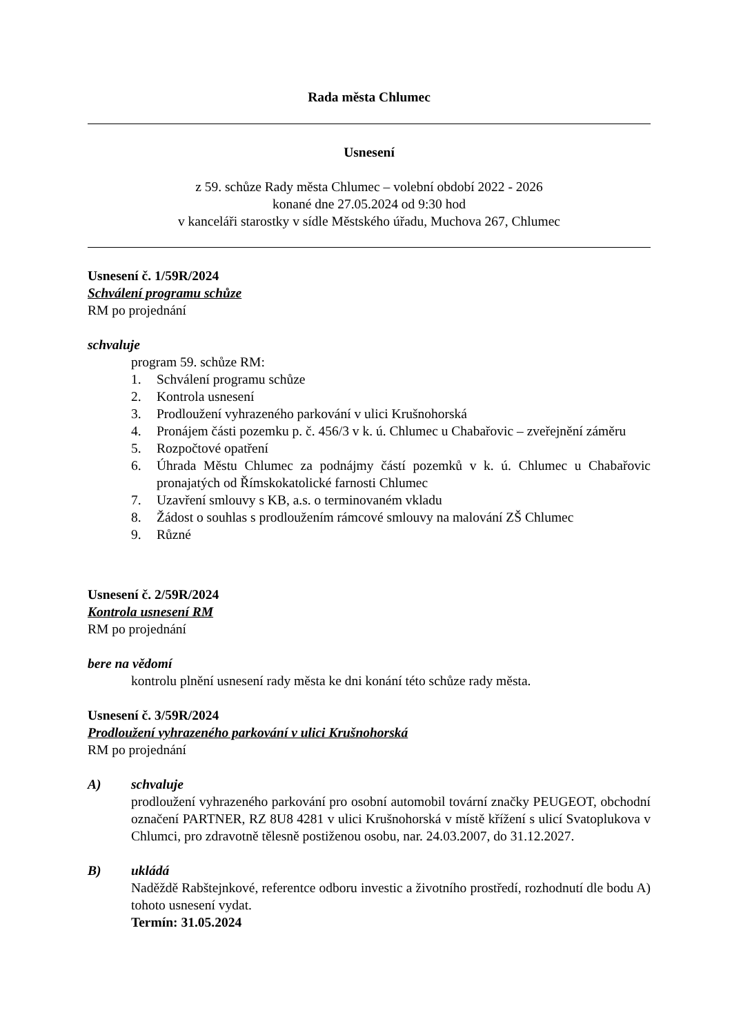Rada města Chlumec
Usnesení
z 59. schůze Rady města Chlumec – volební období 2022 - 2026
konané dne 27.05.2024 od 9:30 hod
v kanceláři starostky v sídle Městského úřadu, Muchova 267, Chlumec
Usnesení č. 1/59R/2024
Schválení programu schůze
RM po projednání
schvaluje
program 59. schůze RM:
1. Schválení programu schůze
2. Kontrola usnesení
3. Prodloužení vyhrazeného parkování v ulici Krušnohorská
4. Pronájem části pozemku p. č. 456/3 v k. ú. Chlumec u Chabařovic – zveřejnění záměru
5. Rozpočtové opatření
6. Úhrada Městu Chlumec za podnájmy částí pozemků v k. ú. Chlumec u Chabařovic pronajatých od Římskokatolické farnosti Chlumec
7. Uzavření smlouvy s KB, a.s. o terminovaném vkladu
8. Žádost o souhlas s prodloužením rámcové smlouvy na malování ZŠ Chlumec
9. Různé
Usnesení č. 2/59R/2024
Kontrola usnesení RM
RM po projednání
bere na vědomí
kontrolu plnění usnesení rady města ke dni konání této schůze rady města.
Usnesení č. 3/59R/2024
Prodloužení vyhrazeného parkování v ulici Krušnohorská
RM po projednání
A) schvaluje
prodloužení vyhrazeného parkování pro osobní automobil tovární značky PEUGEOT, obchodní označení PARTNER, RZ 8U8 4281 v ulici Krušnohorská v místě křížení s ulicí Svatoplukova v Chlumci, pro zdravotně tělesně postiženou osobu, nar. 24.03.2007, do 31.12.2027.
B) ukládá
Naděždě Rabštejnkové, referentce odboru investic a životního prostředí, rozhodnutí dle bodu A) tohoto usnesení vydat.
Termín: 31.05.2024